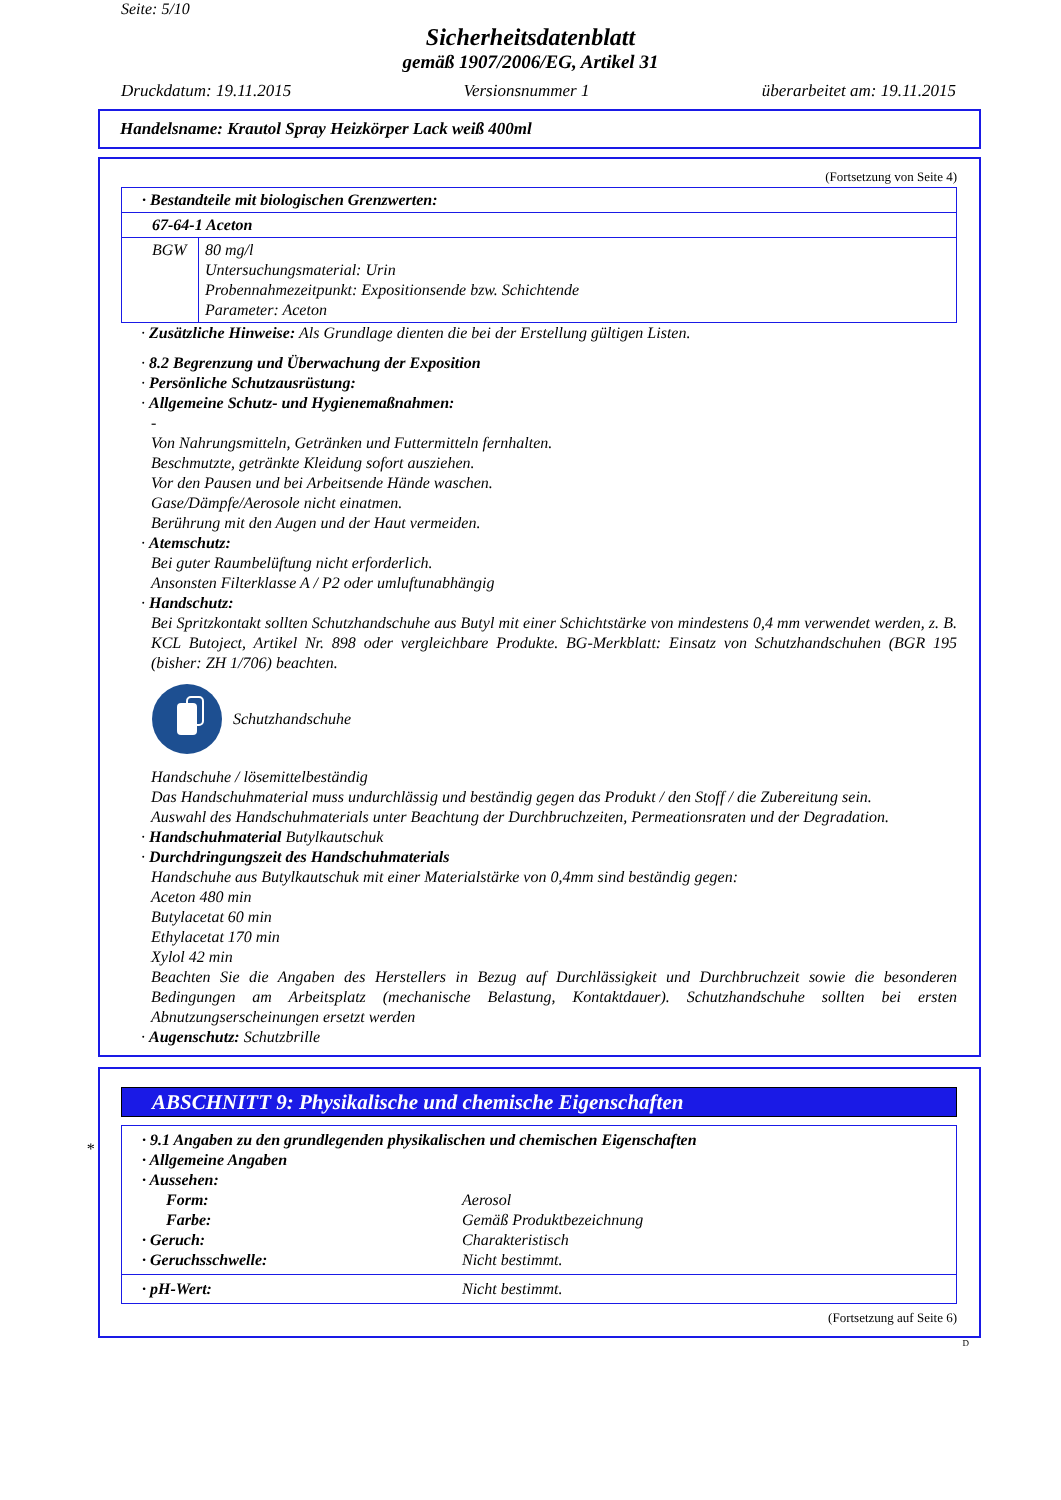Seite: 5/10
Sicherheitsdatenblatt
gemäß 1907/2006/EG, Artikel 31
Druckdatum: 19.11.2015 Versionsnummer 1 überarbeitet am: 19.11.2015
Handelsname: Krautol Spray Heizkörper Lack weiß 400ml
(Fortsetzung von Seite 4)
| · Bestandteile mit biologischen Grenzwerten: | |
| 67-64-1 Aceton | |
| BGW | 80 mg/l Untersuchungsmaterial: Urin Probennahmezeitpunkt: Expositionsende bzw. Schichtende Parameter: Aceton |
· Zusätzliche Hinweise: Als Grundlage dienten die bei der Erstellung gültigen Listen.
· 8.2 Begrenzung und Überwachung der Exposition
· Persönliche Schutzausrüstung:
· Allgemeine Schutz- und Hygienemaßnahmen:
-
Von Nahrungsmitteln, Getränken und Futtermitteln fernhalten.
Beschmutzte, getränkte Kleidung sofort ausziehen.
Vor den Pausen und bei Arbeitsende Hände waschen.
Gase/Dämpfe/Aerosole nicht einatmen.
Berührung mit den Augen und der Haut vermeiden.
· Atemschutz:
Bei guter Raumbelüftung nicht erforderlich.
Ansonsten Filterklasse A / P2 oder umluftunabhängig
· Handschutz:
Bei Spritzkontakt sollten Schutzhandschuhe aus Butyl mit einer Schichtstärke von mindestens 0,4 mm verwendet werden, z. B. KCL Butoject, Artikel Nr. 898 oder vergleichbare Produkte. BG-Merkblatt: Einsatz von Schutzhandschuhen (BGR 195 (bisher: ZH 1/706) beachten.
Schutzhandschuhe
Handschuhe / lösemittelbeständig
Das Handschuhmaterial muss undurchlässig und beständig gegen das Produkt / den Stoff / die Zubereitung sein.
Auswahl des Handschuhmaterials unter Beachtung der Durchbruchzeiten, Permeationsraten und der Degradation.
· Handschuhmaterial Butylkautschuk
· Durchdringungszeit des Handschuhmaterials
Handschuhe aus Butylkautschuk mit einer Materialstärke von 0,4mm sind beständig gegen:
Aceton 480 min
Butylacetat 60 min
Ethylacetat 170 min
Xylol 42 min
Beachten Sie die Angaben des Herstellers in Bezug auf Durchlässigkeit und Durchbruchzeit sowie die besonderen Bedingungen am Arbeitsplatz (mechanische Belastung, Kontaktdauer). Schutzhandschuhe sollten bei ersten Abnutzungserscheinungen ersetzt werden
· Augenschutz: Schutzbrille
*
ABSCHNITT 9: Physikalische und chemische Eigenschaften
· 9.1 Angaben zu den grundlegenden physikalischen und chemischen Eigenschaften
· Allgemeine Angaben
· Aussehen:
Form: Aerosol Farbe: Gemäß Produktbezeichnung · Geruch: Charakteristisch · Geruchsschwelle: Nicht bestimmt.
· pH-Wert: Nicht bestimmt.
(Fortsetzung auf Seite 6)
D